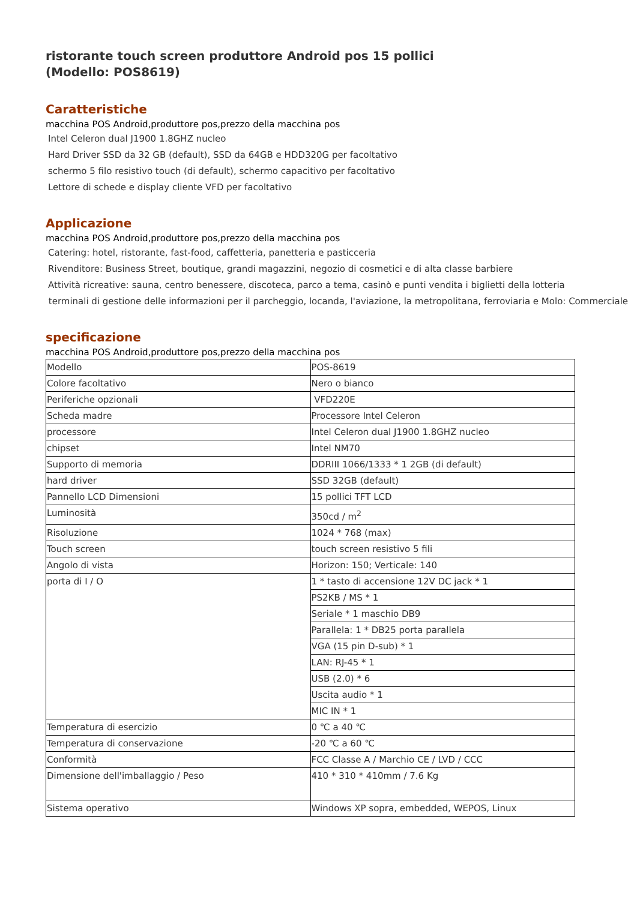ristorante touch screen produttore Android pos 15 pollici
(Modello: POS8619)
Caratteristiche
macchina POS Android,produttore pos,prezzo della macchina pos
Intel Celeron dual J1900 1.8GHZ nucleo
Hard Driver SSD da 32 GB (default), SSD da 64GB e HDD320G per facoltativo
schermo 5 filo resistivo touch (di default), schermo capacitivo per facoltativo
Lettore di schede e display cliente VFD per facoltativo
Applicazione
macchina POS Android,produttore pos,prezzo della macchina pos
Catering: hotel, ristorante, fast-food, caffetteria, panetteria e pasticceria
Rivenditore: Business Street, boutique, grandi magazzini, negozio di cosmetici e di alta classe barbiere
Attività ricreative: sauna, centro benessere, discoteca, parco a tema, casinò e punti vendita i biglietti della lotteria
terminali di gestione delle informazioni per il parcheggio, locanda, l'aviazione, la metropolitana, ferroviaria e Molo: Commerciale
specificazione
macchina POS Android,produttore pos,prezzo della macchina pos
| Modello | POS-8619 |
| Colore facoltativo | Nero o bianco |
| Periferiche opzionali | VFD220E |
| Scheda madre | Processore Intel Celeron |
| processore | Intel Celeron dual J1900 1.8GHZ nucleo |
| chipset | Intel NM70 |
| Supporto di memoria | DDRIII 1066/1333 * 1 2GB (di default) |
| hard driver | SSD 32GB (default) |
| Pannello LCD Dimensioni | 15 pollici TFT LCD |
| Luminosità | 350cd / m<sup>2</sup> |
| Risoluzione | 1024 * 768 (max) |
| Touch screen | touch screen resistivo 5 fili |
| Angolo di vista | Horizon: 150; Verticale: 140 |
| porta di I / O | 1 * tasto di accensione 12V DC jack * 1 |
| | PS2KB / MS * 1 |
| | Seriale * 1 maschio DB9 |
| | Parallela: 1 * DB25 porta parallela |
| | VGA (15 pin D-sub) * 1 |
| | LAN: RJ-45 * 1 |
| | USB (2.0) * 6 |
| | Uscita audio * 1 |
| | MIC IN * 1 |
| Temperatura di esercizio | 0 ℃ a 40 ℃ |
| Temperatura di conservazione | -20 ℃ a 60 ℃ |
| Conformità | FCC Classe A / Marchio CE / LVD / CCC |
| Dimensione dell'imballaggio / Peso | 410 * 310 * 410mm / 7.6 Kg |
| Sistema operativo | Windows XP sopra, embedded, WEPOS, Linux |